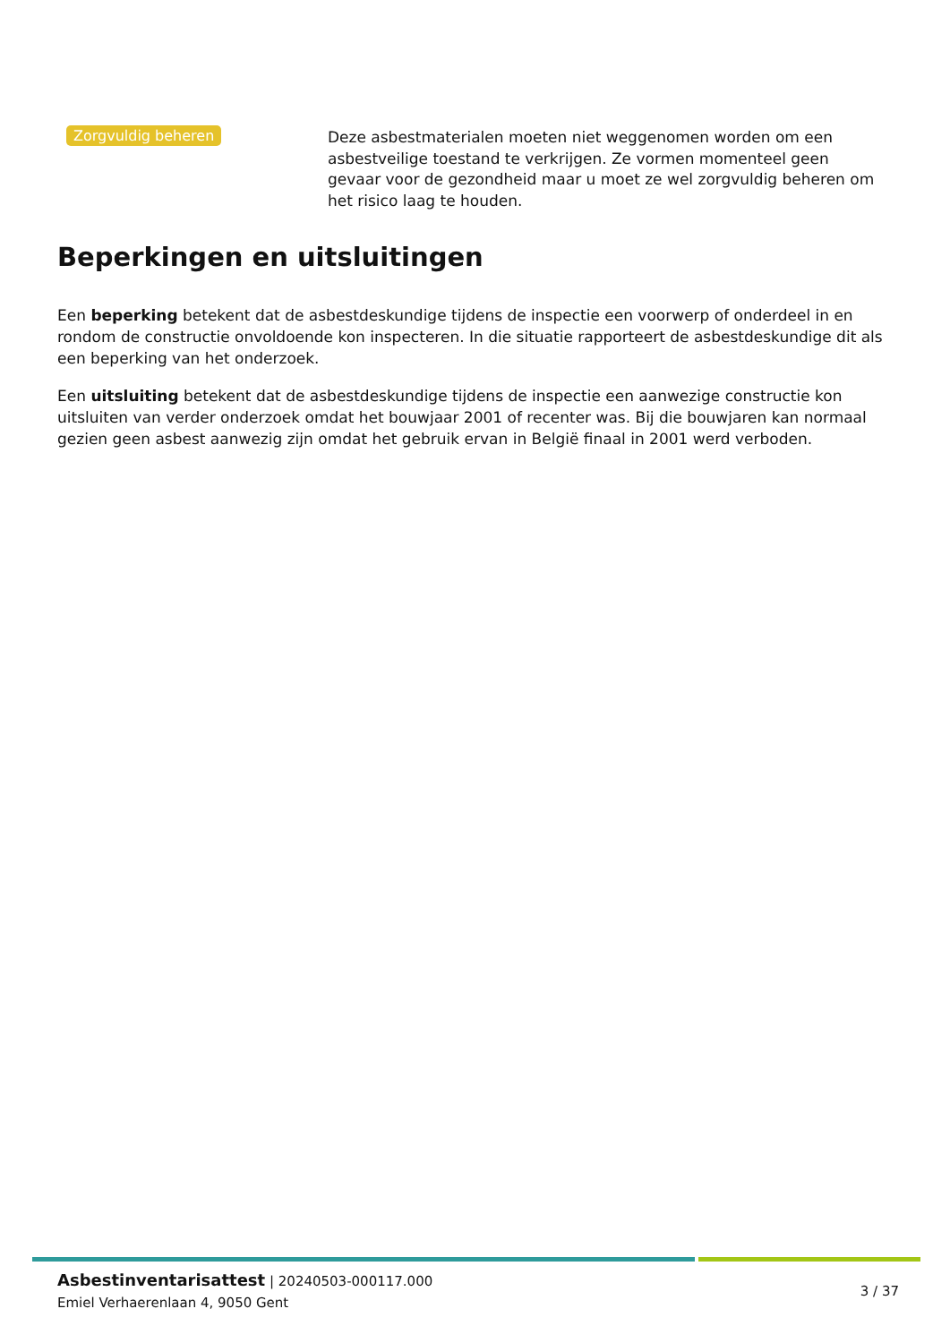Zorgvuldig beheren
Deze asbestmaterialen moeten niet weggenomen worden om een asbestveilige toestand te verkrijgen. Ze vormen momenteel geen gevaar voor de gezondheid maar u moet ze wel zorgvuldig beheren om het risico laag te houden.
Beperkingen en uitsluitingen
Een beperking betekent dat de asbestdeskundige tijdens de inspectie een voorwerp of onderdeel in en rondom de constructie onvoldoende kon inspecteren. In die situatie rapporteert de asbestdeskundige dit als een beperking van het onderzoek.
Een uitsluiting betekent dat de asbestdeskundige tijdens de inspectie een aanwezige constructie kon uitsluiten van verder onderzoek omdat het bouwjaar 2001 of recenter was. Bij die bouwjaren kan normaal gezien geen asbest aanwezig zijn omdat het gebruik ervan in België finaal in 2001 werd verboden.
Asbestinventarisattest | 20240503-000117.000
Emiel Verhaerenlaan 4, 9050 Gent
3 / 37